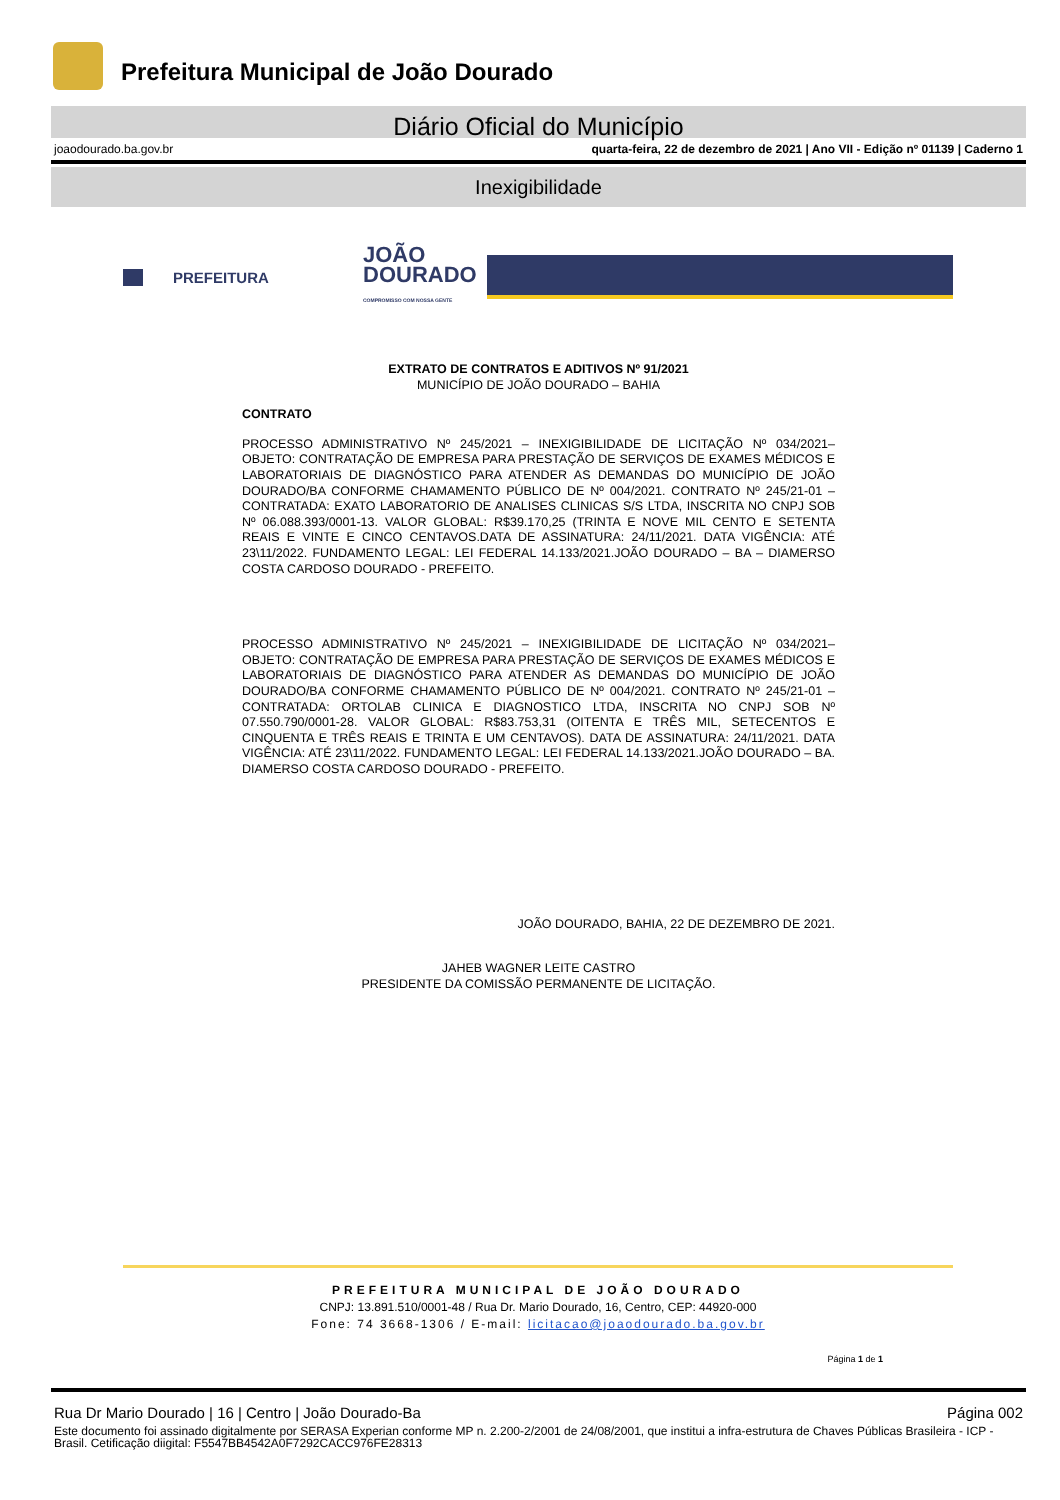Prefeitura Municipal de João Dourado
Diário Oficial do Município
joaodourado.ba.gov.br quarta-feira, 22 de dezembro de 2021 | Ano VII - Edição nº 01139 | Caderno 1
Inexigibilidade
PREFEITURA JOÃO
DOURADO
COMPROMISSO COM NOSSA GENTE
EXTRATO DE CONTRATOS E ADITIVOS Nº 91/2021
MUNICÍPIO DE JOÃO DOURADO – BAHIA
CONTRATO
PROCESSO ADMINISTRATIVO Nº 245/2021 – INEXIGIBILIDADE DE LICITAÇÃO Nº 034/2021– OBJETO: CONTRATAÇÃO DE EMPRESA PARA PRESTAÇÃO DE SERVIÇOS DE EXAMES MÉDICOS E LABORATORIAIS DE DIAGNÓSTICO PARA ATENDER AS DEMANDAS DO MUNICÍPIO DE JOÃO DOURADO/BA CONFORME CHAMAMENTO PÚBLICO DE Nº 004/2021. CONTRATO Nº 245/21-01 – CONTRATADA: EXATO LABORATORIO DE ANALISES CLINICAS S/S LTDA, INSCRITA NO CNPJ SOB Nº 06.088.393/0001-13. VALOR GLOBAL: R$39.170,25 (TRINTA E NOVE MIL CENTO E SETENTA REAIS E VINTE E CINCO CENTAVOS.DATA DE ASSINATURA: 24/11/2021. DATA VIGÊNCIA: ATÉ 23\11/2022. FUNDAMENTO LEGAL: LEI FEDERAL 14.133/2021.JOÃO DOURADO – BA – DIAMERSO COSTA CARDOSO DOURADO - PREFEITO.
PROCESSO ADMINISTRATIVO Nº 245/2021 – INEXIGIBILIDADE DE LICITAÇÃO Nº 034/2021– OBJETO: CONTRATAÇÃO DE EMPRESA PARA PRESTAÇÃO DE SERVIÇOS DE EXAMES MÉDICOS E LABORATORIAIS DE DIAGNÓSTICO PARA ATENDER AS DEMANDAS DO MUNICÍPIO DE JOÃO DOURADO/BA CONFORME CHAMAMENTO PÚBLICO DE Nº 004/2021. CONTRATO Nº 245/21-01 – CONTRATADA: ORTOLAB CLINICA E DIAGNOSTICO LTDA, INSCRITA NO CNPJ SOB Nº 07.550.790/0001-28. VALOR GLOBAL: R$83.753,31 (OITENTA E TRÊS MIL, SETECENTOS E CINQUENTA E TRÊS REAIS E TRINTA E UM CENTAVOS). DATA DE ASSINATURA: 24/11/2021. DATA VIGÊNCIA: ATÉ 23\11/2022. FUNDAMENTO LEGAL: LEI FEDERAL 14.133/2021.JOÃO DOURADO – BA. DIAMERSO COSTA CARDOSO DOURADO - PREFEITO.
JOÃO DOURADO, BAHIA, 22 DE DEZEMBRO DE 2021.
JAHEB WAGNER LEITE CASTRO
PRESIDENTE DA COMISSÃO PERMANENTE DE LICITAÇÃO.
PREFEITURA MUNICIPAL DE JOÃO DOURADO
CNPJ: 13.891.510/0001-48 / Rua Dr. Mario Dourado, 16, Centro, CEP: 44920-000
Fone: 74 3668-1306 / E-mail: licitacao@joaodourado.ba.gov.br
Página 1 de 1
Rua Dr Mario Dourado | 16 | Centro | João Dourado-Ba Página 002
Este documento foi assinado digitalmente por SERASA Experian conforme MP n. 2.200-2/2001 de 24/08/2001, que institui a infra-estrutura de Chaves Públicas Brasileira - ICP - Brasil. Cetificação diigital: F5547BB4542A0F7292CACC976FE28313